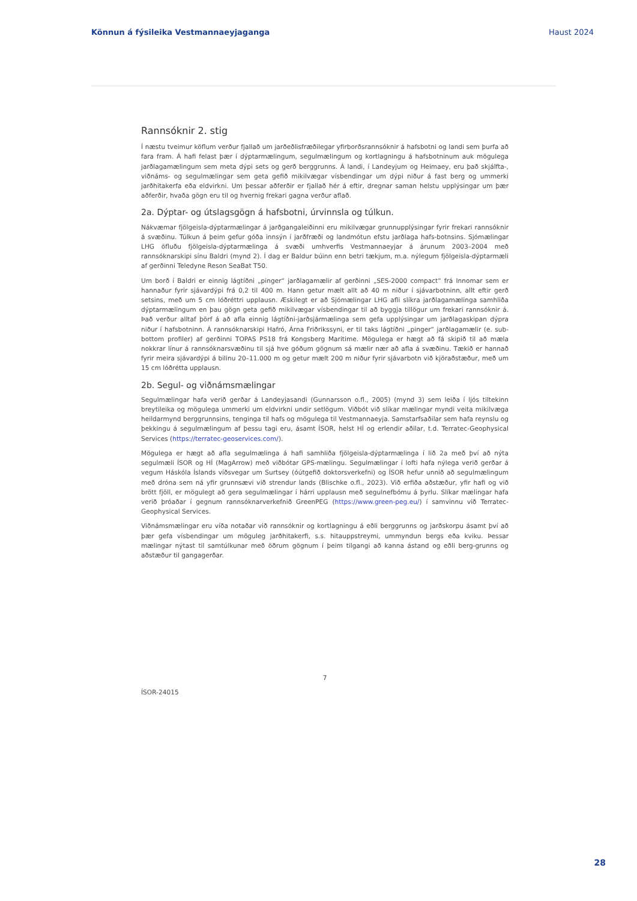Könnun á fýsileika Vestmannaeyjaganga Haust 2024
Rannsóknir 2. stig
Í næstu tveimur köflum verður fjallað um jarðeðlisfræðilegar yfirborðsrannsóknir á hafsbotni og landi sem þurfa að fara fram. Á hafi felast þær í dýptarmælingum, segulmælingum og kortlagningu á hafsbotninum auk mögulega jarðlagamælingum sem meta dýpi sets og gerð berggrunns. Á landi, í Landeyjum og Heimaey, eru það skjálfta-, viðnáms- og segulmælingar sem geta gefið mikilvægar vísbendingar um dýpi niður á fast berg og ummerki jarðhitakerfa eða eldvirkni. Um þessar aðferðir er fjallað hér á eftir, dregnar saman helstu upplýsingar um þær aðferðir, hvaða gögn eru til og hvernig frekari gagna verður aflað.
2a. Dýptar- og útslagsgögn á hafsbotni, úrvinnsla og túlkun.
Nákvæmar fjölgeisla-dýptarmælingar á jarðgangaleiðinni eru mikilvægar grunnupplýsingar fyrir frekari rannsóknir á svæðinu. Túlkun á þeim gefur góða innsýn í jarðfræði og landmótun efstu jarðlaga hafs-botnsins. Sjómælingar LHG öfluðu fjölgeisla-dýptarmælinga á svæði umhverfis Vestmannaeyjar á árunum 2003–2004 með rannsóknarskipi sínu Baldri (mynd 2). Í dag er Baldur búinn enn betri tækjum, m.a. nýlegum fjölgeisla-dýptarmæli af gerðinni Teledyne Reson SeaBat T50.
Um borð í Baldri er einnig lágtíðni „pinger“ jarðlagamælir af gerðinni „SES-2000 compact“ frá Innomar sem er hannaður fyrir sjávardýpi frá 0,2 til 400 m. Hann getur mælt allt að 40 m niður í sjávarbotninn, allt eftir gerð setsins, með um 5 cm lóðréttri upplausn. Æskilegt er að Sjómælingar LHG afli slíkra jarðlagamælinga samhliða dýptarmælingum en þau gögn geta gefið mikilvægar vísbendingar til að byggja tillögur um frekari rannsóknir á. Það verður alltaf þörf á að afla einnig lágtíðni-jarðsjármælinga sem gefa upplýsingar um jarðlagaskipan dýpra niður í hafsbotninn. Á rannsóknarskipi Hafró, Árna Friðrikssyni, er til taks lágtíðni „pinger“ jarðlagamælir (e. sub-bottom profiler) af gerðinni TOPAS PS18 frá Kongsberg Maritime. Mögulega er hægt að fá skipið til að mæla nokkrar línur á rannsóknarsvæðinu til sjá hve góðum gögnum sá mælir nær að afla á svæðinu. Tækið er hannað fyrir meira sjávardýpi á bilinu 20–11.000 m og getur mælt 200 m niður fyrir sjávarbotn við kjöraðstæður, með um 15 cm lóðrétta upplausn.
2b. Segul- og viðnámsmælingar
Segulmælingar hafa verið gerðar á Landeyjasandi (Gunnarsson o.fl., 2005) (mynd 3) sem leiða í ljós tiltekinn breytileika og mögulega ummerki um eldvirkni undir setlögum. Viðbót við slíkar mælingar myndi veita mikilvæga heildarmynd berggrunnsins, tenginga til hafs og mögulega til Vestmannaeyja. Samstarfsaðilar sem hafa reynslu og þekkingu á segulmælingum af þessu tagi eru, ásamt ÍSOR, helst HÍ og erlendir aðilar, t.d. Terratec-Geophysical Services (https://terratec-geoservices.com/).
Mögulega er hægt að afla segulmælinga á hafi samhliða fjölgeisla-dýptarmælinga í lið 2a með því að nýta segulmæli ÍSOR og HÍ (MagArrow) með viðbótar GPS-mælingu. Segulmælingar í lofti hafa nýlega verið gerðar á vegum Háskóla Íslands víðsvegar um Surtsey (óútgefið doktorsverkefni) og ÍSOR hefur unnið að segulmælingum með dróna sem ná yfir grunnsævi við strendur lands (Blischke o.fl., 2023). Við erfiða aðstæður, yfir hafi og við brött fjöll, er mögulegt að gera segulmælingar í hárri upplausn með segulnefbómu á þyrlu. Slíkar mælingar hafa verið þróaðar í gegnum rannsóknarverkefnið GreenPEG (https://www.green-peg.eu/) í samvinnu við Terratec-Geophysical Services.
Viðnámsmælingar eru víða notaðar við rannsóknir og kortlagningu á eðli berggrunns og jarðskorpu ásamt því að þær gefa vísbendingar um möguleg jarðhitakerfi, s.s. hitauppstreymi, ummyndun bergs eða kviku. Þessar mælingar nýtast til samtúlkunar með öðrum gögnum í þeim tilgangi að kanna ástand og eðli berg-grunns og aðstæður til gangagerðar.
7
ÍSOR-24015
28